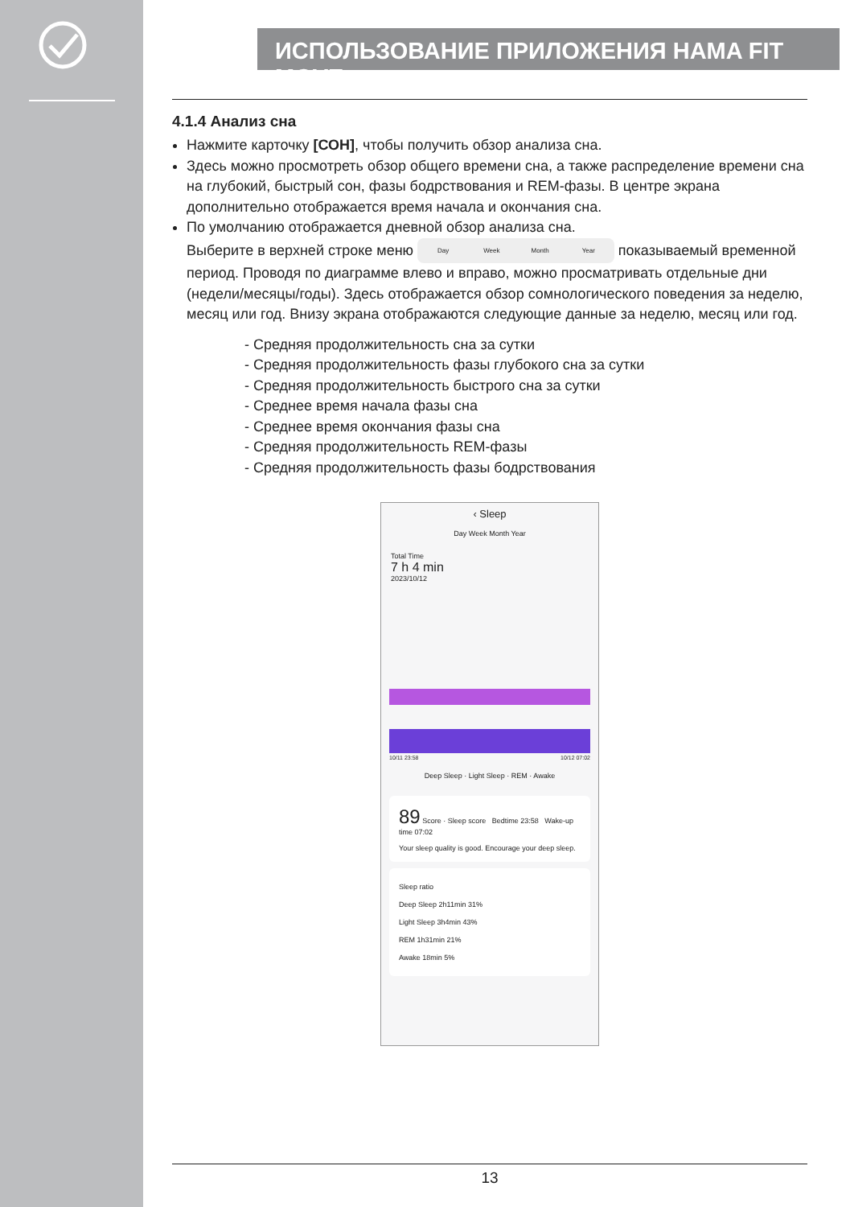ИСПОЛЬЗОВАНИЕ ПРИЛОЖЕНИЯ HAMA FIT MOVE
4.1.4 Анализ сна
Нажмите карточку [СОН], чтобы получить обзор анализа сна.
Здесь можно просмотреть обзор общего времени сна, а также распределение времени сна на глубокий, быстрый сон, фазы бодрствования и REM-фазы. В центре экрана дополнительно отображается время начала и окончания сна.
По умолчанию отображается дневной обзор анализа сна.
Выберите в верхней строке меню Day Week Month Year показываемый временной период. Проводя по диаграмме влево и вправо, можно просматривать отдельные дни (недели/месяцы/годы). Здесь отображается обзор сомнологического поведения за неделю, месяц или год. Внизу экрана отображаются следующие данные за неделю, месяц или год.
- Средняя продолжительность сна за сутки
- Средняя продолжительность фазы глубокого сна за сутки
- Средняя продолжительность быстрого сна за сутки
- Среднее время начала фазы сна
- Среднее время окончания фазы сна
- Средняя продолжительность REM-фазы
- Средняя продолжительность фазы бодрствования
‹ Sleep
Day Week Month Year
Total Time
7 h 4 min
2023/10/12
10/11 23:58 10/12 07:02
Deep Sleep · Light Sleep · REM · Awake
89 Score · Sleep score Bedtime 23:58 Wake-up time 07:02
Your sleep quality is good. Encourage your deep sleep.
Sleep ratio
Deep Sleep 2h11min 31%
Light Sleep 3h4min 43%
REM 1h31min 21%
Awake 18min 5%
13